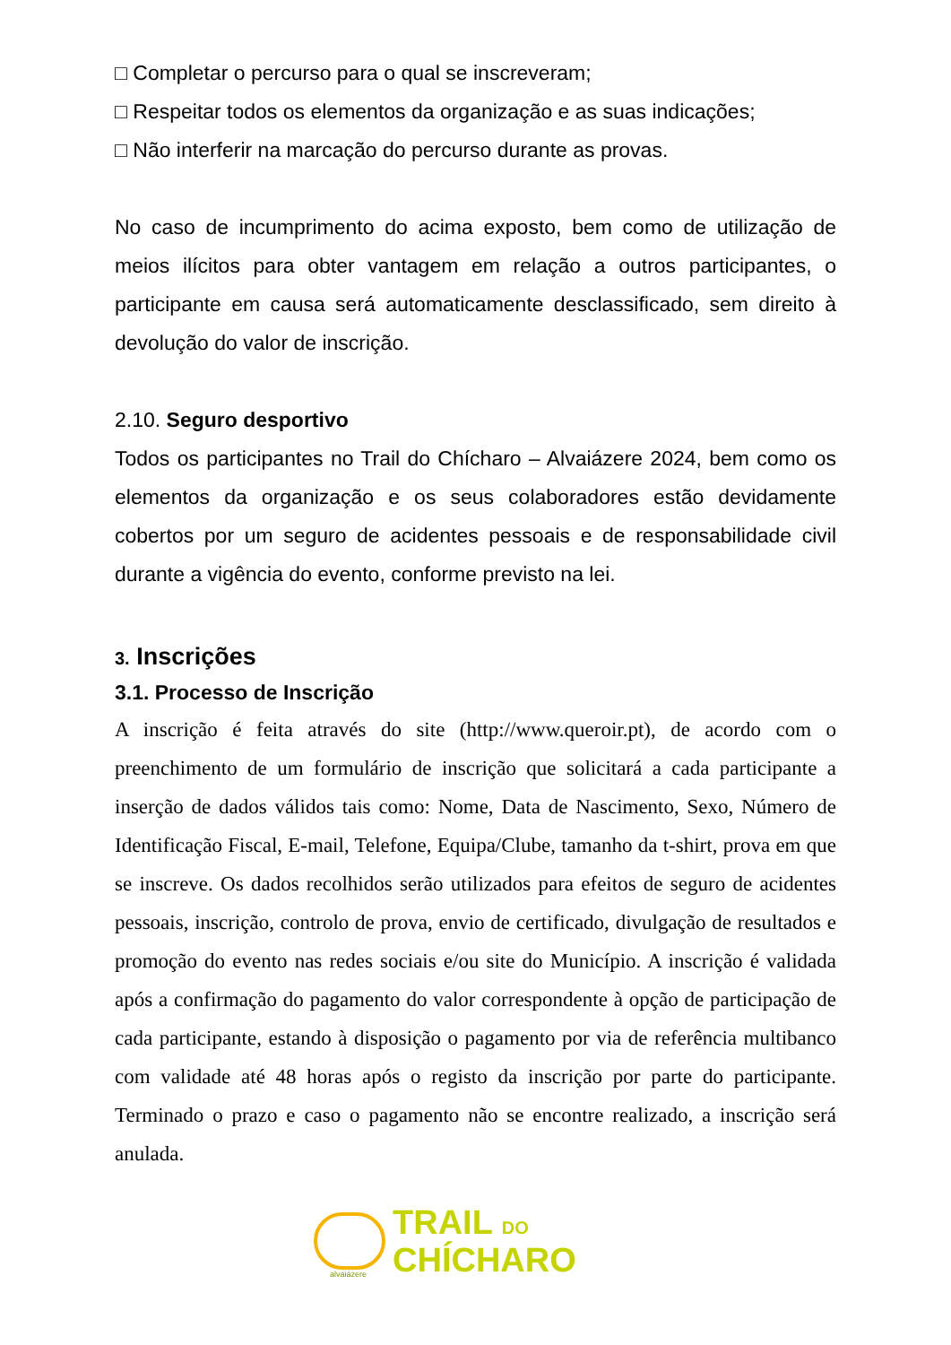□ Completar o percurso para o qual se inscreveram;
□ Respeitar todos os elementos da organização e as suas indicações;
□ Não interferir na marcação do percurso durante as provas.
No caso de incumprimento do acima exposto, bem como de utilização de meios ilícitos para obter vantagem em relação a outros participantes, o participante em causa será automaticamente desclassificado, sem direito à devolução do valor de inscrição.
2.10. Seguro desportivo
Todos os participantes no Trail do Chícharo – Alvaiázere 2024, bem como os elementos da organização e os seus colaboradores estão devidamente cobertos por um seguro de acidentes pessoais e de responsabilidade civil durante a vigência do evento, conforme previsto na lei.
3. Inscrições
3.1. Processo de Inscrição
A inscrição é feita através do site (http://www.queroir.pt), de acordo com o preenchimento de um formulário de inscrição que solicitará a cada participante a inserção de dados válidos tais como: Nome, Data de Nascimento, Sexo, Número de Identificação Fiscal, E-mail, Telefone, Equipa/Clube, tamanho da t-shirt, prova em que se inscreve. Os dados recolhidos serão utilizados para efeitos de seguro de acidentes pessoais, inscrição, controlo de prova, envio de certificado, divulgação de resultados e promoção do evento nas redes sociais e/ou site do Município. A inscrição é validada após a confirmação do pagamento do valor correspondente à opção de participação de cada participante, estando à disposição o pagamento por via de referência multibanco com validade até 48 horas após o registo da inscrição por parte do participante. Terminado o prazo e caso o pagamento não se encontre realizado, a inscrição será anulada.
alvaiázere
TRAIL DO
CHÍCHARO